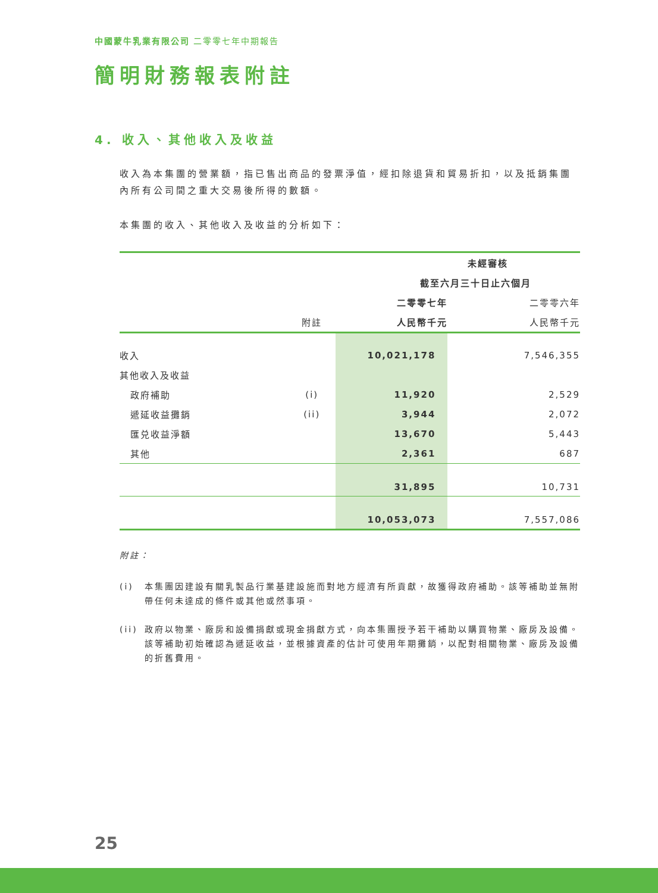中國蒙牛乳業有限公司 二零零七年中期報告
簡明財務報表附註
4. 收入、其他收入及收益
收入為本集團的營業額，指已售出商品的發票淨值，經扣除退貨和貿易折扣，以及抵銷集團內所有公司間之重大交易後所得的數額。
本集團的收入、其他收入及收益的分析如下：
| | | 未經審核 | |
| | | 截至六月三十日止六個月 | |
| | | 二零零七年 | 二零零六年 |
| | 附註 | 人民幣千元 | 人民幣千元 |
| 收入 | | 10,021,178 | 7,546,355 |
| 其他收入及收益 | | | |
| 政府補助 | (i) | 11,920 | 2,529 |
| 遞延收益攤銷 | (ii) | 3,944 | 2,072 |
| 匯兑收益淨額 | | 13,670 | 5,443 |
| 其他 | | 2,361 | 687 |
| | | 31,895 | 10,731 |
| | | 10,053,073 | 7,557,086 |
附註：
(i) 本集團因建設有關乳製品行業基建設施而對地方經濟有所貢獻，故獲得政府補助。該等補助並無附帶任何未達成的條件或其他或然事項。
(ii) 政府以物業、廠房和設備捐獻或現金捐獻方式，向本集團授予若干補助以購買物業、廠房及設備。該等補助初始確認為遞延收益，並根據資產的估計可使用年期攤銷，以配對相關物業、廠房及設備的折舊費用。
25